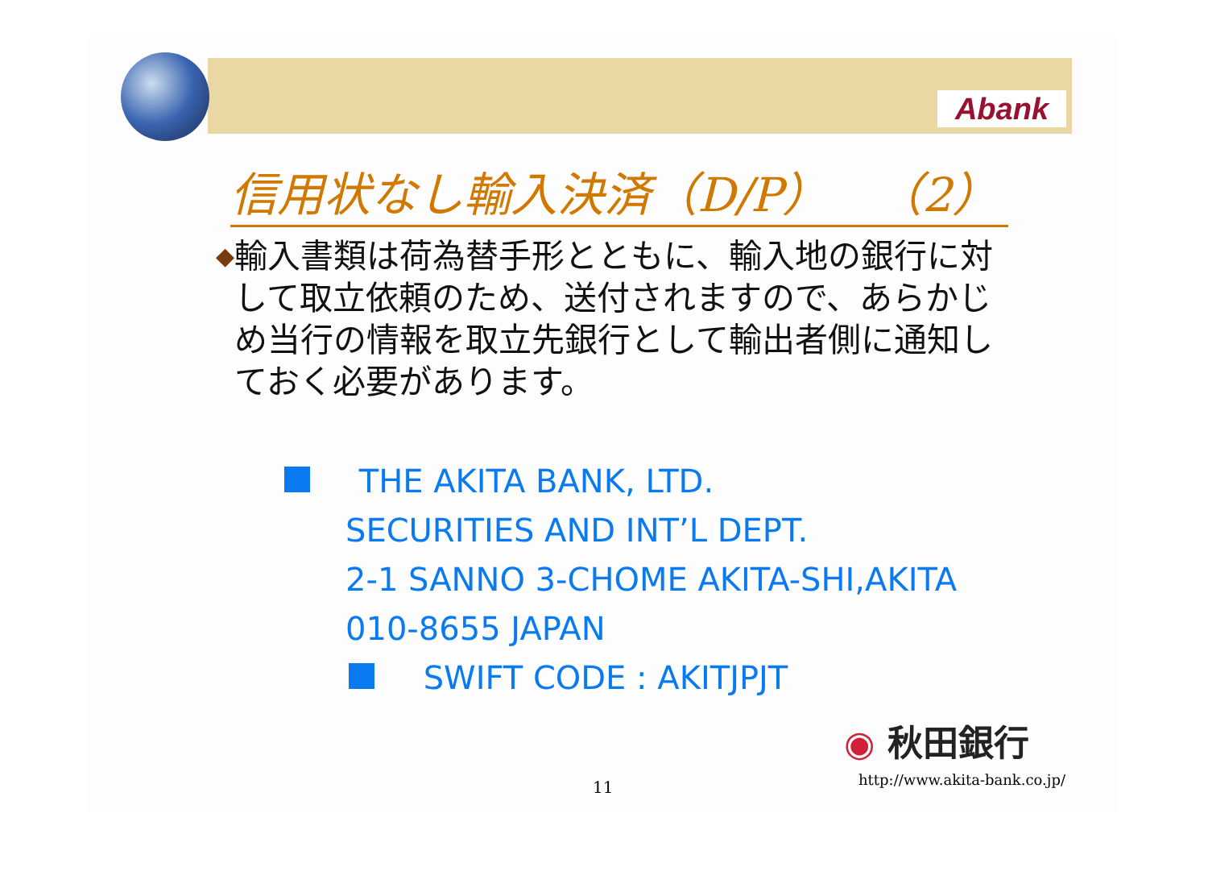Abank
信用状なし輸入決済（D/P）　（2）
◆
輸入書類は荷為替手形とともに、輸入地の銀行に対して取立依頼のため、送付されますので、あらかじめ当行の情報を取立先銀行として輸出者側に通知しておく必要があります。
THE AKITA BANK, LTD.
SECURITIES AND INT’L DEPT.
2-1 SANNO 3-CHOME AKITA-SHI,AKITA
010-8655 JAPAN
SWIFT CODE : AKITJPJT
◉ 秋田銀行
11 http://www.akita-bank.co.jp/